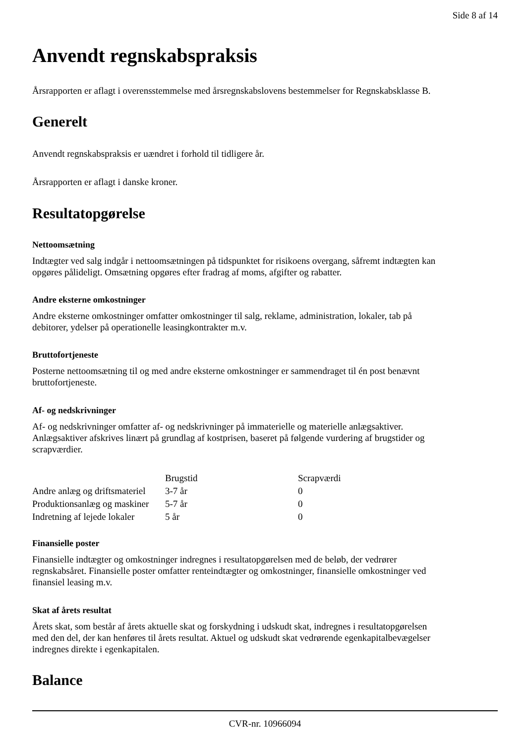Side 8 af 14
Anvendt regnskabspraksis
Årsrapporten er aflagt i overensstemmelse med årsregnskabslovens bestemmelser for Regnskabsklasse B.
Generelt
Anvendt regnskabspraksis er uændret i forhold til tidligere år.
Årsrapporten er aflagt i danske kroner.
Resultatopgørelse
Nettoomsætning
Indtægter ved salg indgår i nettoomsætningen på tidspunktet for risikoens overgang, såfremt indtægten kan opgøres pålideligt. Omsætning opgøres efter fradrag af moms, afgifter og rabatter.
Andre eksterne omkostninger
Andre eksterne omkostninger omfatter omkostninger til salg, reklame, administration, lokaler, tab på debitorer, ydelser på operationelle leasingkontrakter m.v.
Bruttofortjeneste
Posterne nettoomsætning til og med andre eksterne omkostninger er sammendraget til én post benævnt bruttofortjeneste.
Af- og nedskrivninger
Af- og nedskrivninger omfatter af- og nedskrivninger på immaterielle og materielle anlægsaktiver. Anlægsaktiver afskrives linært på grundlag af kostprisen, baseret på følgende vurdering af brugstider og scrapværdier.
| | Brugstid | Scrapværdi |
| --- | --- | --- |
| Andre anlæg og driftsmateriel | 3-7 år | 0 |
| Produktionsanlæg og maskiner | 5-7 år | 0 |
| Indretning af lejede lokaler | 5 år | 0 |
Finansielle poster
Finansielle indtægter og omkostninger indregnes i resultatopgørelsen med de beløb, der vedrører regnskabsåret. Finansielle poster omfatter renteindtægter og omkostninger, finansielle omkostninger ved finansiel leasing m.v.
Skat af årets resultat
Årets skat, som består af årets aktuelle skat og forskydning i udskudt skat, indregnes i resultatopgørelsen med den del, der kan henføres til årets resultat. Aktuel og udskudt skat vedrørende egenkapitalbevægelser indregnes direkte i egenkapitalen.
Balance
CVR-nr. 10966094